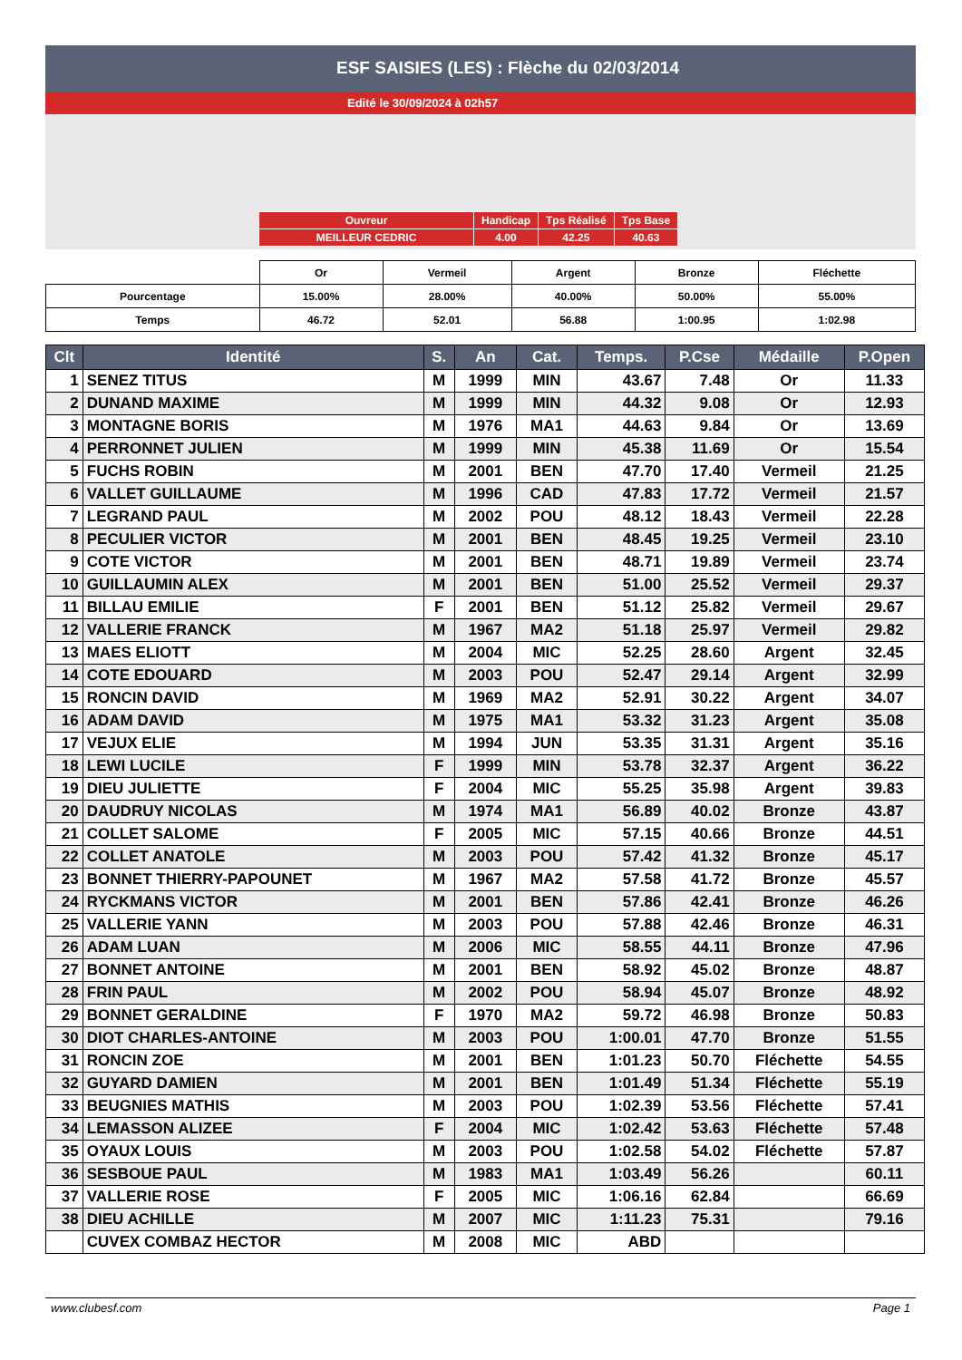ESF SAISIES (LES) : Flèche du 02/03/2014
Edité le 30/09/2024 à 02h57
| Ouvreur | Handicap | Tps Réalisé | Tps Base |
| MEILLEUR CEDRIC | 4.00 | 42.25 | 40.63 |
| | Or | Vermeil | Argent | Bronze | Fléchette |
| Pourcentage | 15.00% | 28.00% | 40.00% | 50.00% | 55.00% |
| Temps | 46.72 | 52.01 | 56.88 | 1:00.95 | 1:02.98 |
| Clt | Identité | S. | An | Cat. | Temps. | P.Cse | Médaille | P.Open |
| --- | --- | --- | --- | --- | --- | --- | --- | --- |
| 1 | SENEZ TITUS | M | 1999 | MIN | 43.67 | 7.48 | Or | 11.33 |
| 2 | DUNAND MAXIME | M | 1999 | MIN | 44.32 | 9.08 | Or | 12.93 |
| 3 | MONTAGNE BORIS | M | 1976 | MA1 | 44.63 | 9.84 | Or | 13.69 |
| 4 | PERRONNET JULIEN | M | 1999 | MIN | 45.38 | 11.69 | Or | 15.54 |
| 5 | FUCHS ROBIN | M | 2001 | BEN | 47.70 | 17.40 | Vermeil | 21.25 |
| 6 | VALLET GUILLAUME | M | 1996 | CAD | 47.83 | 17.72 | Vermeil | 21.57 |
| 7 | LEGRAND PAUL | M | 2002 | POU | 48.12 | 18.43 | Vermeil | 22.28 |
| 8 | PECULIER VICTOR | M | 2001 | BEN | 48.45 | 19.25 | Vermeil | 23.10 |
| 9 | COTE VICTOR | M | 2001 | BEN | 48.71 | 19.89 | Vermeil | 23.74 |
| 10 | GUILLAUMIN ALEX | M | 2001 | BEN | 51.00 | 25.52 | Vermeil | 29.37 |
| 11 | BILLAU EMILIE | F | 2001 | BEN | 51.12 | 25.82 | Vermeil | 29.67 |
| 12 | VALLERIE FRANCK | M | 1967 | MA2 | 51.18 | 25.97 | Vermeil | 29.82 |
| 13 | MAES ELIOTT | M | 2004 | MIC | 52.25 | 28.60 | Argent | 32.45 |
| 14 | COTE EDOUARD | M | 2003 | POU | 52.47 | 29.14 | Argent | 32.99 |
| 15 | RONCIN DAVID | M | 1969 | MA2 | 52.91 | 30.22 | Argent | 34.07 |
| 16 | ADAM DAVID | M | 1975 | MA1 | 53.32 | 31.23 | Argent | 35.08 |
| 17 | VEJUX ELIE | M | 1994 | JUN | 53.35 | 31.31 | Argent | 35.16 |
| 18 | LEWI LUCILE | F | 1999 | MIN | 53.78 | 32.37 | Argent | 36.22 |
| 19 | DIEU JULIETTE | F | 2004 | MIC | 55.25 | 35.98 | Argent | 39.83 |
| 20 | DAUDRUY NICOLAS | M | 1974 | MA1 | 56.89 | 40.02 | Bronze | 43.87 |
| 21 | COLLET SALOME | F | 2005 | MIC | 57.15 | 40.66 | Bronze | 44.51 |
| 22 | COLLET ANATOLE | M | 2003 | POU | 57.42 | 41.32 | Bronze | 45.17 |
| 23 | BONNET THIERRY-PAPOUNET | M | 1967 | MA2 | 57.58 | 41.72 | Bronze | 45.57 |
| 24 | RYCKMANS VICTOR | M | 2001 | BEN | 57.86 | 42.41 | Bronze | 46.26 |
| 25 | VALLERIE YANN | M | 2003 | POU | 57.88 | 42.46 | Bronze | 46.31 |
| 26 | ADAM LUAN | M | 2006 | MIC | 58.55 | 44.11 | Bronze | 47.96 |
| 27 | BONNET ANTOINE | M | 2001 | BEN | 58.92 | 45.02 | Bronze | 48.87 |
| 28 | FRIN PAUL | M | 2002 | POU | 58.94 | 45.07 | Bronze | 48.92 |
| 29 | BONNET GERALDINE | F | 1970 | MA2 | 59.72 | 46.98 | Bronze | 50.83 |
| 30 | DIOT CHARLES-ANTOINE | M | 2003 | POU | 1:00.01 | 47.70 | Bronze | 51.55 |
| 31 | RONCIN ZOE | M | 2001 | BEN | 1:01.23 | 50.70 | Fléchette | 54.55 |
| 32 | GUYARD DAMIEN | M | 2001 | BEN | 1:01.49 | 51.34 | Fléchette | 55.19 |
| 33 | BEUGNIES MATHIS | M | 2003 | POU | 1:02.39 | 53.56 | Fléchette | 57.41 |
| 34 | LEMASSON ALIZEE | F | 2004 | MIC | 1:02.42 | 53.63 | Fléchette | 57.48 |
| 35 | OYAUX LOUIS | M | 2003 | POU | 1:02.58 | 54.02 | Fléchette | 57.87 |
| 36 | SESBOUE PAUL | M | 1983 | MA1 | 1:03.49 | 56.26 | | 60.11 |
| 37 | VALLERIE ROSE | F | 2005 | MIC | 1:06.16 | 62.84 | | 66.69 |
| 38 | DIEU ACHILLE | M | 2007 | MIC | 1:11.23 | 75.31 | | 79.16 |
| | CUVEX COMBAZ HECTOR | M | 2008 | MIC | ABD | | | |
www.clubesf.com Page 1